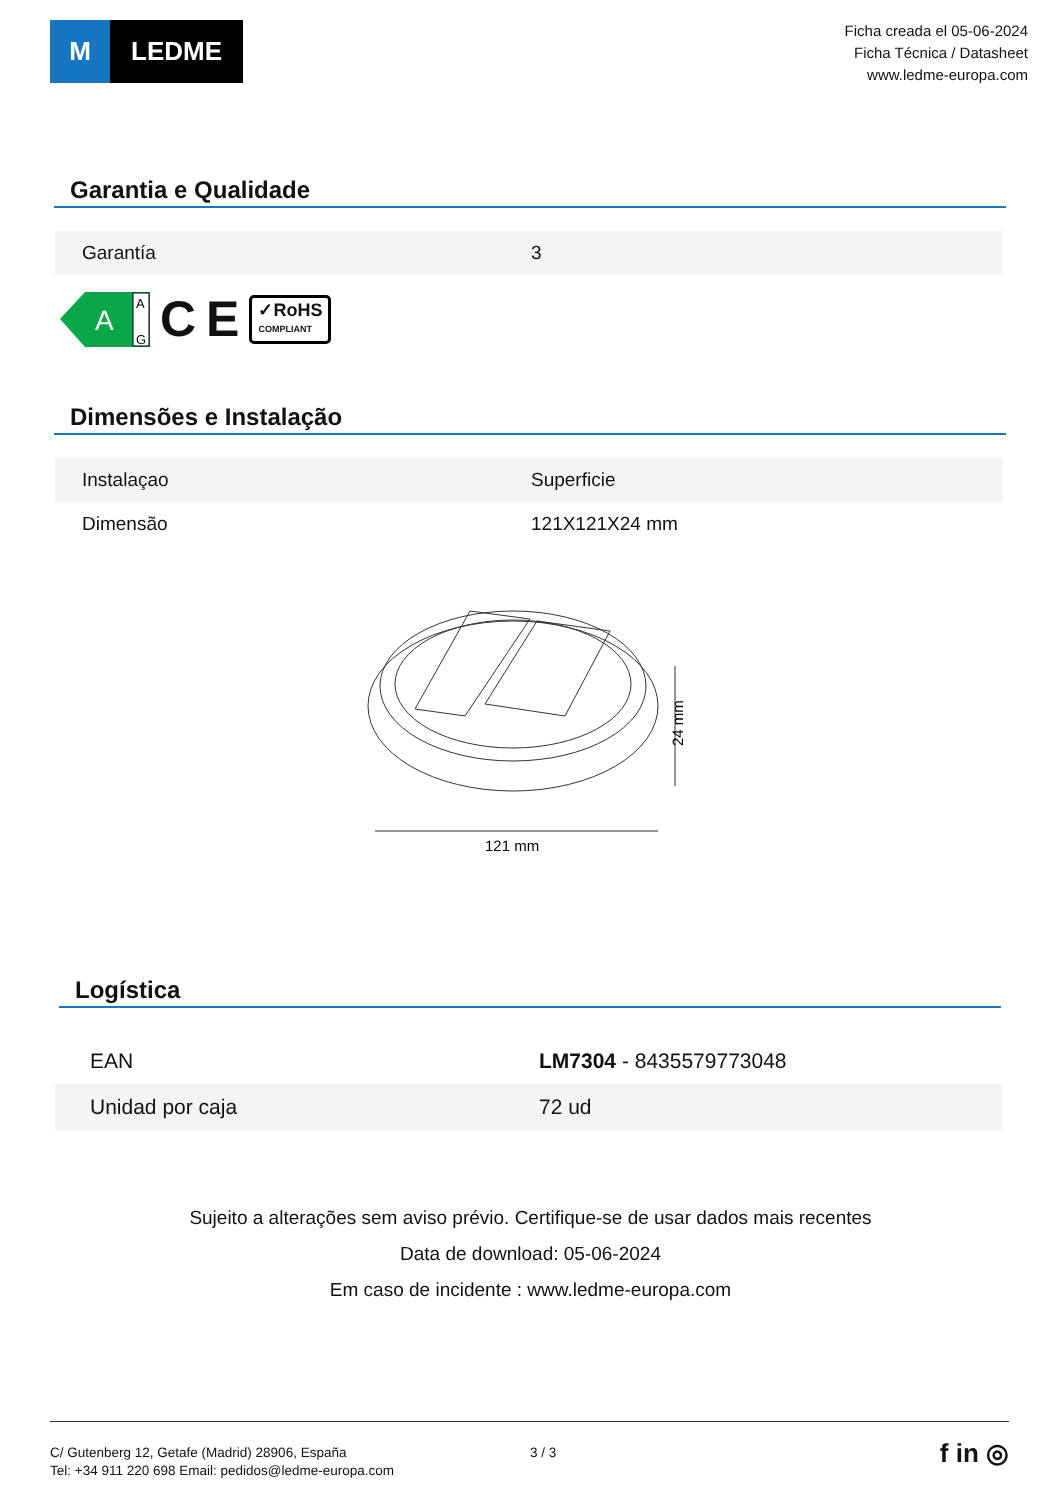M LEDME
Ficha creada el 05-06-2024
Ficha Técnica / Datasheet
www.ledme-europa.com
Garantia e Qualidade
| Garantía | 3 |
A
A
G
C E ✓RoHS
COMPLIANT
Dimensões e Instalação
| Instalaçao | Superficie |
| Dimensão | 121X121X24 mm |
24 mm
121 mm
Logística
| EAN | LM7304 - 8435579773048 |
| Unidad por caja | 72 ud |
Sujeito a alterações sem aviso prévio. Certifique-se de usar dados mais recentes
Data de download: 05-06-2024
Em caso de incidente : www.ledme-europa.com
C/ Gutenberg 12, Getafe (Madrid) 28906, España
Tel: +34 911 220 698 Email: pedidos@ledme-europa.com
3 / 3
f in ◎